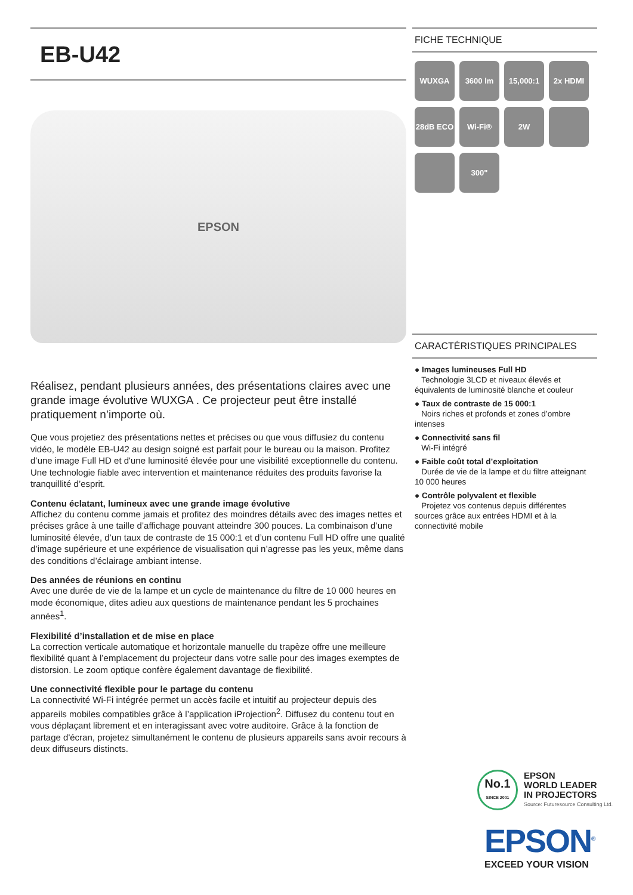EB-U42
EPSON
Réalisez, pendant plusieurs années, des présentations claires avec une grande image évolutive WUXGA . Ce projecteur peut être installé pratiquement n’importe où.
Que vous projetiez des présentations nettes et précises ou que vous diffusiez du contenu vidéo, le modèle EB-U42 au design soigné est parfait pour le bureau ou la maison. Profitez d’une image Full HD et d'une luminosité élevée pour une visibilité exceptionnelle du contenu. Une technologie fiable avec intervention et maintenance réduites des produits favorise la tranquillité d’esprit.
Contenu éclatant, lumineux avec une grande image évolutive
Affichez du contenu comme jamais et profitez des moindres détails avec des images nettes et précises grâce à une taille d’affichage pouvant atteindre 300 pouces. La combinaison d’une luminosité élevée, d’un taux de contraste de 15 000:1 et d’un contenu Full HD offre une qualité d’image supérieure et une expérience de visualisation qui n’agresse pas les yeux, même dans des conditions d’éclairage ambiant intense.
Des années de réunions en continu
Avec une durée de vie de la lampe et un cycle de maintenance du filtre de 10 000 heures en mode économique, dites adieu aux questions de maintenance pendant les 5 prochaines années<sup>1</sup>.
Flexibilité d’installation et de mise en place
La correction verticale automatique et horizontale manuelle du trapèze offre une meilleure flexibilité quant à l’emplacement du projecteur dans votre salle pour des images exemptes de distorsion. Le zoom optique confère également davantage de flexibilité.
Une connectivité flexible pour le partage du contenu
La connectivité Wi-Fi intégrée permet un accès facile et intuitif au projecteur depuis des appareils mobiles compatibles grâce à l’application iProjection<sup>2</sup>. Diffusez du contenu tout en vous déplaçant librement et en interagissant avec votre auditoire. Grâce à la fonction de partage d'écran, projetez simultanément le contenu de plusieurs appareils sans avoir recours à deux diffuseurs distincts.
FICHE TECHNIQUE
WUXGA
3600 lm
15,000:1
2x HDMI
28dB ECO
Wi-Fi®
2W
300"
CARACTÉRISTIQUES PRINCIPALES
● Images lumineuses Full HD
Technologie 3LCD et niveaux élevés et équivalents de luminosité blanche et couleur
● Taux de contraste de 15 000:1
Noirs riches et profonds et zones d’ombre intenses
● Connectivité sans fil
Wi-Fi intégré
● Faible coût total d’exploitation
Durée de vie de la lampe et du filtre atteignant 10 000 heures
● Contrôle polyvalent et flexible
Projetez vos contenus depuis différentes sources grâce aux entrées HDMI et à la connectivité mobile
No.1
SINCE 2001
EPSON
WORLD LEADER
IN PROJECTORS
Source: Futuresource Consulting Ltd.
EPSON<sup>®</sup>
EXCEED YOUR VISION